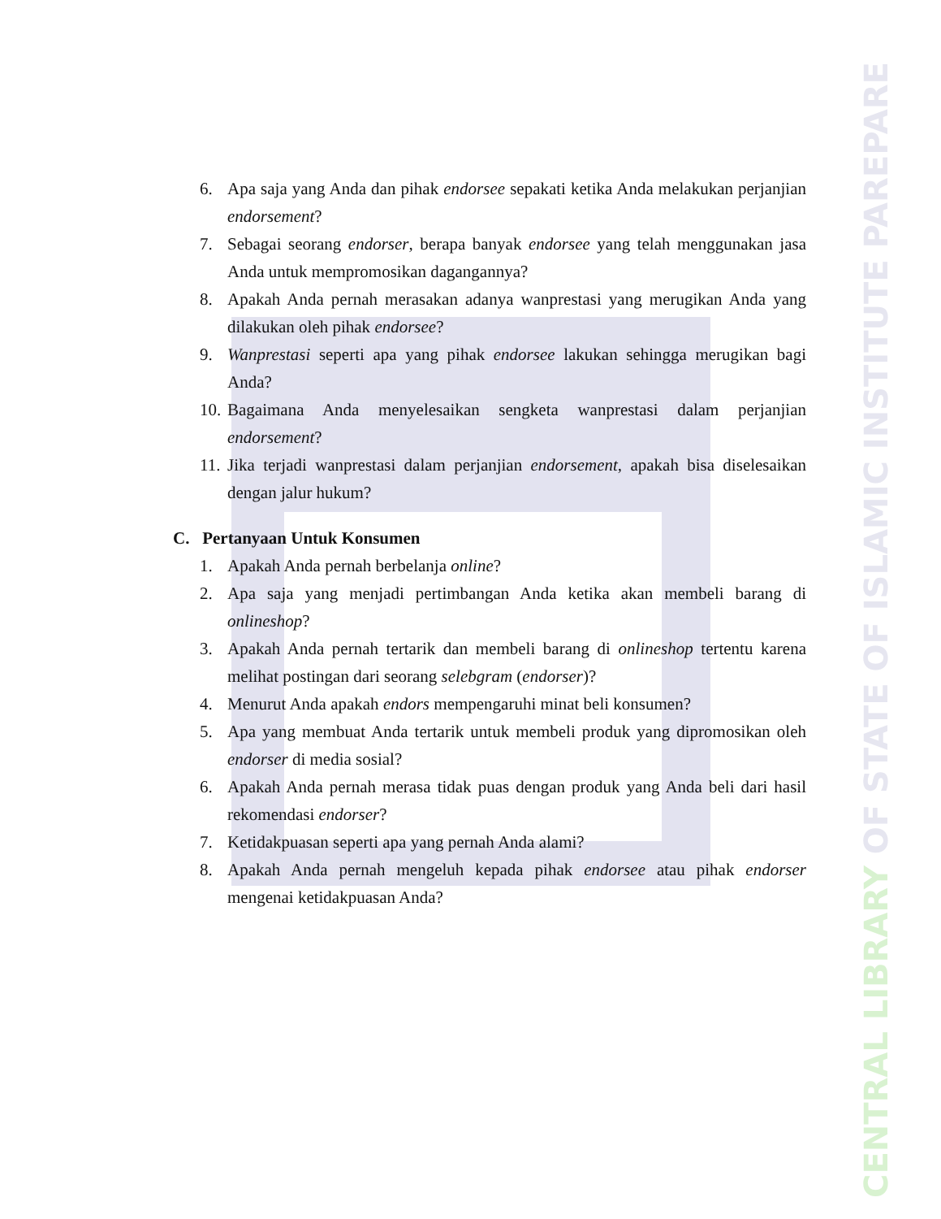6. Apa saja yang Anda dan pihak endorsee sepakati ketika Anda melakukan perjanjian endorsement?
7. Sebagai seorang endorser, berapa banyak endorsee yang telah menggunakan jasa Anda untuk mempromosikan dagangannya?
8. Apakah Anda pernah merasakan adanya wanprestasi yang merugikan Anda yang dilakukan oleh pihak endorsee?
9. Wanprestasi seperti apa yang pihak endorsee lakukan sehingga merugikan bagi Anda?
10. Bagaimana Anda menyelesaikan sengketa wanprestasi dalam perjanjian endorsement?
11. Jika terjadi wanprestasi dalam perjanjian endorsement, apakah bisa diselesaikan dengan jalur hukum?
C. Pertanyaan Untuk Konsumen
1. Apakah Anda pernah berbelanja online?
2. Apa saja yang menjadi pertimbangan Anda ketika akan membeli barang di onlineshop?
3. Apakah Anda pernah tertarik dan membeli barang di onlineshop tertentu karena melihat postingan dari seorang selebgram (endorser)?
4. Menurut Anda apakah endors mempengaruhi minat beli konsumen?
5. Apa yang membuat Anda tertarik untuk membeli produk yang dipromosikan oleh endorser di media sosial?
6. Apakah Anda pernah merasa tidak puas dengan produk yang Anda beli dari hasil rekomendasi endorser?
7. Ketidakpuasan seperti apa yang pernah Anda alami?
8. Apakah Anda pernah mengeluh kepada pihak endorsee atau pihak endorser mengenai ketidakpuasan Anda?
CENTRAL LIBRARY OF STATE OF ISLAMIC INSTITUTE PAREPARE